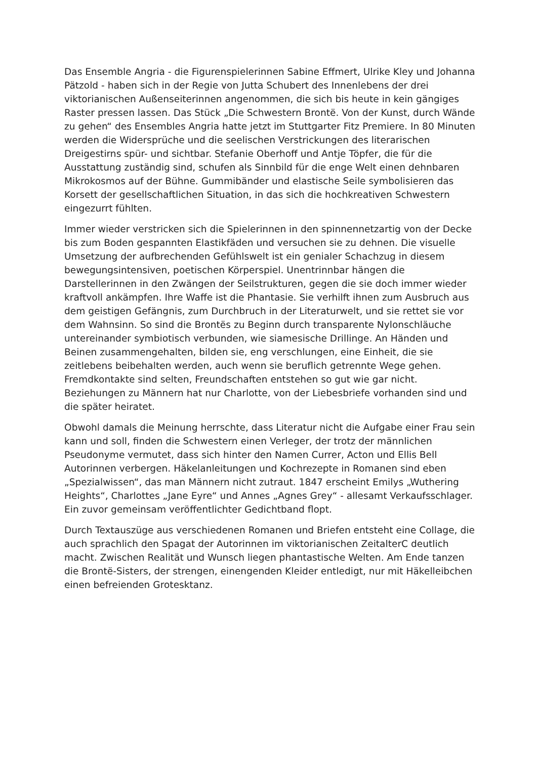Das Ensemble Angria - die Figurenspielerinnen Sabine Effmert, Ulrike Kley und Johanna Pätzold - haben sich in der Regie von Jutta Schubert des Innenlebens der drei viktorianischen Außenseiterinnen angenommen, die sich bis heute in kein gängiges Raster pressen lassen. Das Stück „Die Schwestern Brontë. Von der Kunst, durch Wände zu gehen“ des Ensembles Angria hatte jetzt im Stuttgarter Fitz Premiere. In 80 Minuten werden die Widersprüche und die seelischen Verstrickungen des literarischen Dreigestirns spür- und sichtbar. Stefanie Oberhoff und Antje Töpfer, die für die Ausstattung zuständig sind, schufen als Sinnbild für die enge Welt einen dehnbaren Mikrokosmos auf der Bühne. Gummibänder und elastische Seile symbolisieren das Korsett der gesellschaftlichen Situation, in das sich die hochkreativen Schwestern eingezurrt fühlten.
Immer wieder verstricken sich die Spielerinnen in den spinnennetzartig von der Decke bis zum Boden gespannten Elastikfäden und versuchen sie zu dehnen. Die visuelle Umsetzung der aufbrechenden Gefühlswelt ist ein genialer Schachzug in diesem bewegungsintensiven, poetischen Körperspiel. Unentrinnbar hängen die Darstellerinnen in den Zwängen der Seilstrukturen, gegen die sie doch immer wieder kraftvoll ankämpfen. Ihre Waffe ist die Phantasie. Sie verhilft ihnen zum Ausbruch aus dem geistigen Gefängnis, zum Durchbruch in der Literaturwelt, und sie rettet sie vor dem Wahnsinn. So sind die Brontës zu Beginn durch transparente Nylonschläuche untereinander symbiotisch verbunden, wie siamesische Drillinge. An Händen und Beinen zusammengehalten, bilden sie, eng verschlungen, eine Einheit, die sie zeitlebens beibehalten werden, auch wenn sie beruflich getrennte Wege gehen. Fremdkontakte sind selten, Freundschaften entstehen so gut wie gar nicht. Beziehungen zu Männern hat nur Charlotte, von der Liebesbriefe vorhanden sind und die später heiratet.
Obwohl damals die Meinung herrschte, dass Literatur nicht die Aufgabe einer Frau sein kann und soll, finden die Schwestern einen Verleger, der trotz der männlichen Pseudonyme vermutet, dass sich hinter den Namen Currer, Acton und Ellis Bell Autorinnen verbergen. Häkelanleitungen und Kochrezepte in Romanen sind eben „Spezialwissen“, das man Männern nicht zutraut. 1847 erscheint Emilys „Wuthering Heights“, Charlottes „Jane Eyre“ und Annes „Agnes Grey“ - allesamt Verkaufsschlager. Ein zuvor gemeinsam veröffentlichter Gedichtband flopt.
Durch Textauszüge aus verschiedenen Romanen und Briefen entsteht eine Collage, die auch sprachlich den Spagat der Autorinnen im viktorianischen ZeitalterC deutlich macht. Zwischen Realität und Wunsch liegen phantastische Welten. Am Ende tanzen die Brontë-Sisters, der strengen, einengenden Kleider entledigt, nur mit Häkelleibchen einen befreienden Grotesktanz.